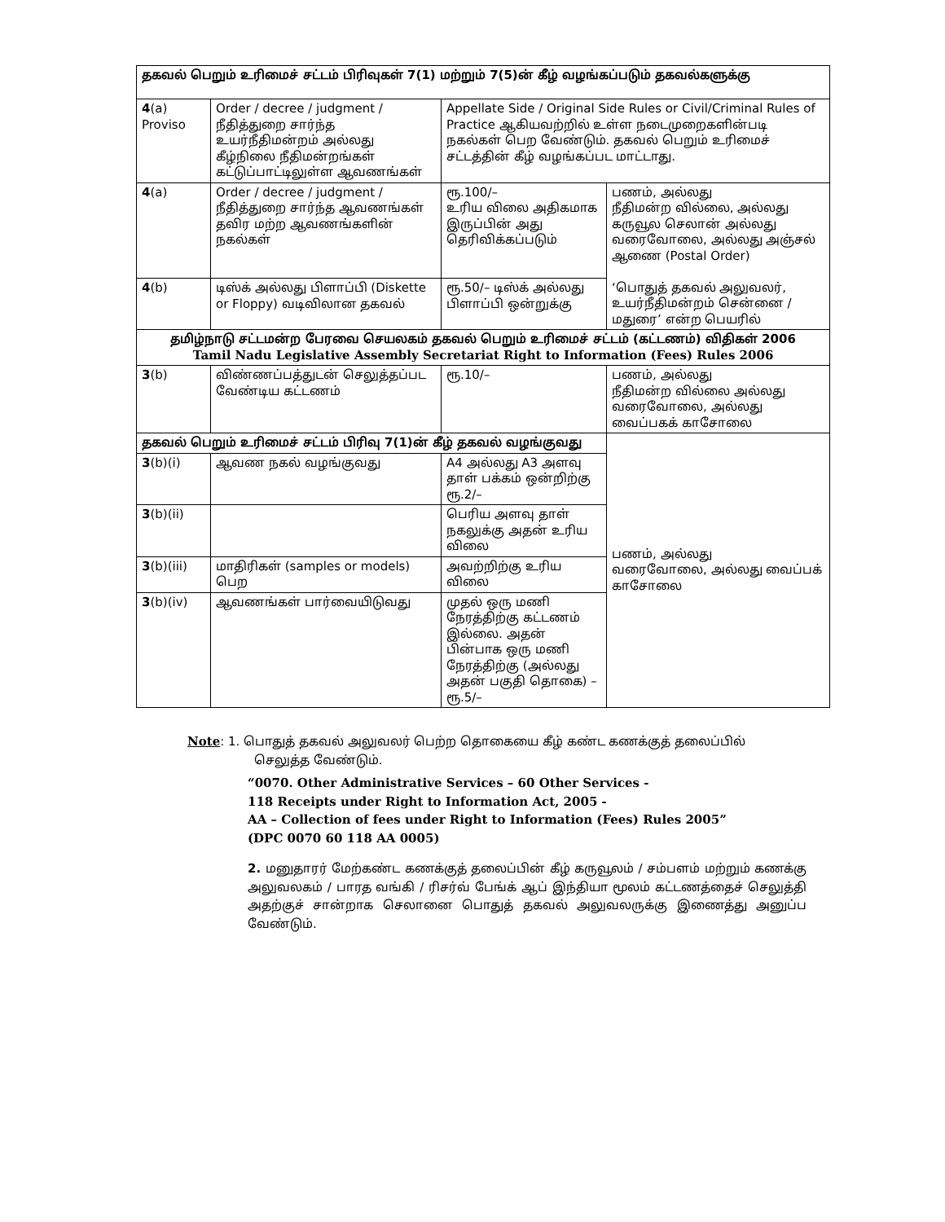| தகவல் பெறும் உரிமைச் சட்டம் பிரிவுகள் 7(1) மற்றும் 7(5)ன் கீழ் வழங்கப்படும் தகவல்களுக்கு | | | |
| --- | --- | --- | --- |
| 4 (a) Proviso | Order / decree / judgment / நீதித்துறை சார்ந்த உயர்நீதிமன்றம் அல்லது கீழ்நிலை நீதிமன்றங்கள் கட்டுப்பாட்டிலுள்ள ஆவணங்கள் | Appellate Side / Original Side Rules or Civil/Criminal Rules of Practice ஆகியவற்றில் உள்ள நடைமுறைகளின்படி நகல்கள் பெற வேண்டும். தகவல் பெறும் உரிமைச் சட்டத்தின் கீழ் வழங்கப்பட மாட்டாது. | |
| 4 (a) | Order / decree / judgment / நீதித்துறை சார்ந்த ஆவணங்கள் தவிர மற்ற ஆவணங்களின் நகல்கள் | ரூ.100/– உரிய விலை அதிகமாக இருப்பின் அது தெரிவிக்கப்படும் | பணம், அல்லது நீதிமன்ற வில்லை, அல்லது கருவூல செலான் அல்லது வரைவோலை, அல்லது அஞ்சல் ஆணை (Postal Order) ‘பொதுத் தகவல் அலுவலர், உயர்நீதிமன்றம் சென்னை / மதுரை’ என்ற பெயரில் |
| 4 (b) | டிஸ்க் அல்லது பிளாப்பி (Diskette or Floppy) வடிவிலான தகவல் | ரூ.50/– டிஸ்க் அல்லது பிளாப்பி ஒன்றுக்கு | |
| தமிழ்நாடு சட்டமன்ற பேரவை செயலகம் தகவல் பெறும் உரிமைச் சட்டம் (கட்டணம்) விதிகள் 2006 Tamil Nadu Legislative Assembly Secretariat Right to Information (Fees) Rules 2006 | | | |
| 3 (b) | விண்ணப்பத்துடன் செலுத்தப்பட வேண்டிய கட்டணம் | ரூ.10/– | பணம், அல்லது நீதிமன்ற வில்லை அல்லது வரைவோலை, அல்லது வைப்பகக் காசோலை |
| தகவல் பெறும் உரிமைச் சட்டம் பிரிவு 7(1)ன் கீழ் தகவல் வழங்குவது | | | பணம், அல்லது வரைவோலை, அல்லது வைப்பக் காசோலை |
| 3 (b)(i) | ஆவண நகல் வழங்குவது | A4 அல்லது A3 அளவு தாள் பக்கம் ஒன்றிற்கு ரூ.2/– | |
| 3 (b)(ii) | | பெரிய அளவு தாள் நகலுக்கு அதன் உரிய விலை | |
| 3 (b)(iii) | மாதிரிகள் (samples or models) பெற | அவற்றிற்கு உரிய விலை | |
| 3 (b)(iv) | ஆவணங்கள் பார்வையிடுவது | முதல் ஒரு மணி நேரத்திற்கு கட்டணம் இல்லை. அதன் பின்பாக ஒரு மணி நேரத்திற்கு (அல்லது அதன் பகுதி தொகை) – ரூ.5/– | |
Note: 1. பொதுத் தகவல் அலுவலர் பெற்ற தொகையை கீழ் கண்ட கணக்குத் தலைப்பில்
செலுத்த வேண்டும்.
“0070. Other Administrative Services – 60 Other Services -
118 Receipts under Right to Information Act, 2005 -
AA – Collection of fees under Right to Information (Fees) Rules 2005”
(DPC 0070 60 118 AA 0005)
2. மனுதாரர் மேற்கண்ட கணக்குத் தலைப்பின் கீழ் கருவூலம் / சம்பளம் மற்றும் கணக்கு அலுவலகம் / பாரத வங்கி / ரிசர்வ் பேங்க் ஆப் இந்தியா மூலம் கட்டணத்தைச் செலுத்தி அதற்குச் சான்றாக செலானை பொதுத் தகவல் அலுவலருக்கு இணைத்து அனுப்ப வேண்டும்.